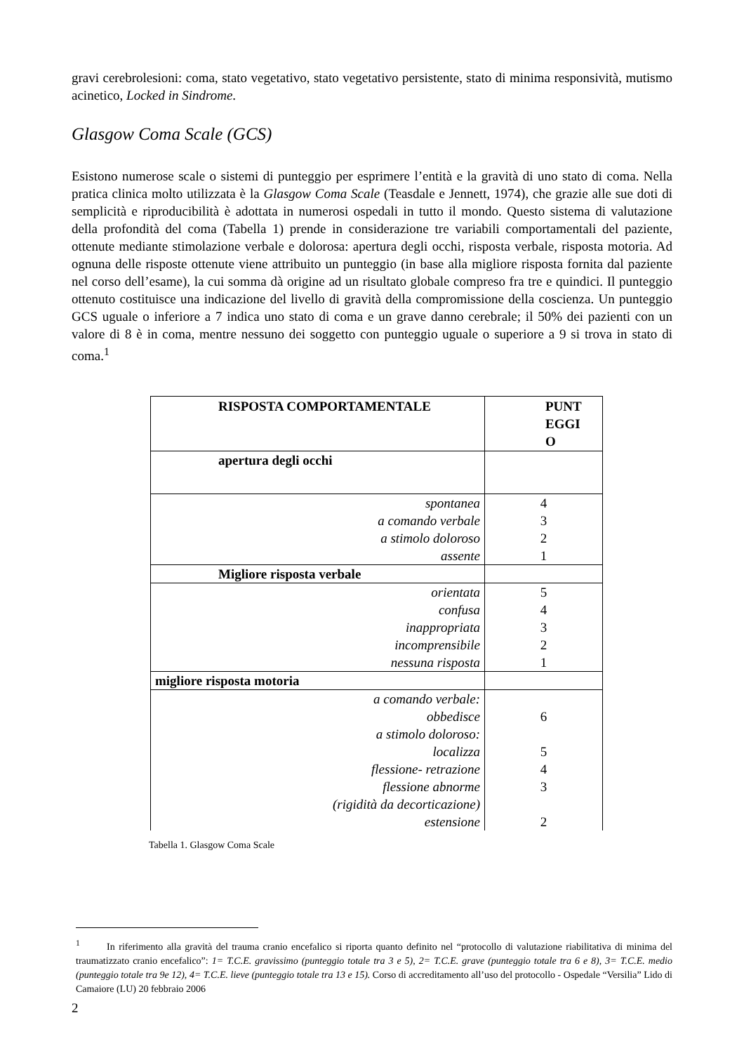gravi cerebrolesioni: coma, stato vegetativo, stato vegetativo persistente, stato di minima responsività, mutismo acinetico, Locked in Sindrome.
Glasgow Coma Scale (GCS)
Esistono numerose scale o sistemi di punteggio per esprimere l’entità e la gravità di uno stato di coma. Nella pratica clinica molto utilizzata è la Glasgow Coma Scale (Teasdale e Jennett, 1974), che grazie alle sue doti di semplicità e riproducibilità è adottata in numerosi ospedali in tutto il mondo. Questo sistema di valutazione della profondità del coma (Tabella 1) prende in considerazione tre variabili comportamentali del paziente, ottenute mediante stimolazione verbale e dolorosa: apertura degli occhi, risposta verbale, risposta motoria. Ad ognuna delle risposte ottenute viene attribuito un punteggio (in base alla migliore risposta fornita dal paziente nel corso dell’esame), la cui somma dà origine ad un risultato globale compreso fra tre e quindici. Il punteggio ottenuto costituisce una indicazione del livello di gravità della compromissione della coscienza. Un punteggio GCS uguale o inferiore a 7 indica uno stato di coma e un grave danno cerebrale; il 50% dei pazienti con un valore di 8 è in coma, mentre nessuno dei soggetto con punteggio uguale o superiore a 9 si trova in stato di coma.<sup>1</sup>
| RISPOSTA COMPORTAMENTALE | PUNT EGGI O |
| --- | --- |
| apertura degli occhi | |
| spontanea a comando verbale a stimolo doloroso assente | 4 3 2 1 |
| Migliore risposta verbale | |
| orientata confusa inappropriata incomprensibile nessuna risposta | 5 4 3 2 1 |
| migliore risposta motoria | |
| a comando verbale: obbedisce a stimolo doloroso: localizza flessione- retrazione flessione abnorme (rigidità da decorticazione) estensione | 6 5 4 3 2 |
Tabella 1. Glasgow Coma Scale
<sup>1</sup> In riferimento alla gravità del trauma cranio encefalico si riporta quanto definito nel “protocollo di valutazione riabilitativa di minima del traumatizzato cranio encefalico”: 1= T.C.E. gravissimo (punteggio totale tra 3 e 5), 2= T.C.E. grave (punteggio totale tra 6 e 8), 3= T.C.E. medio (punteggio totale tra 9e 12), 4= T.C.E. lieve (punteggio totale tra 13 e 15). Corso di accreditamento all’uso del protocollo - Ospedale “Versilia” Lido di Camaiore (LU) 20 febbraio 2006
2